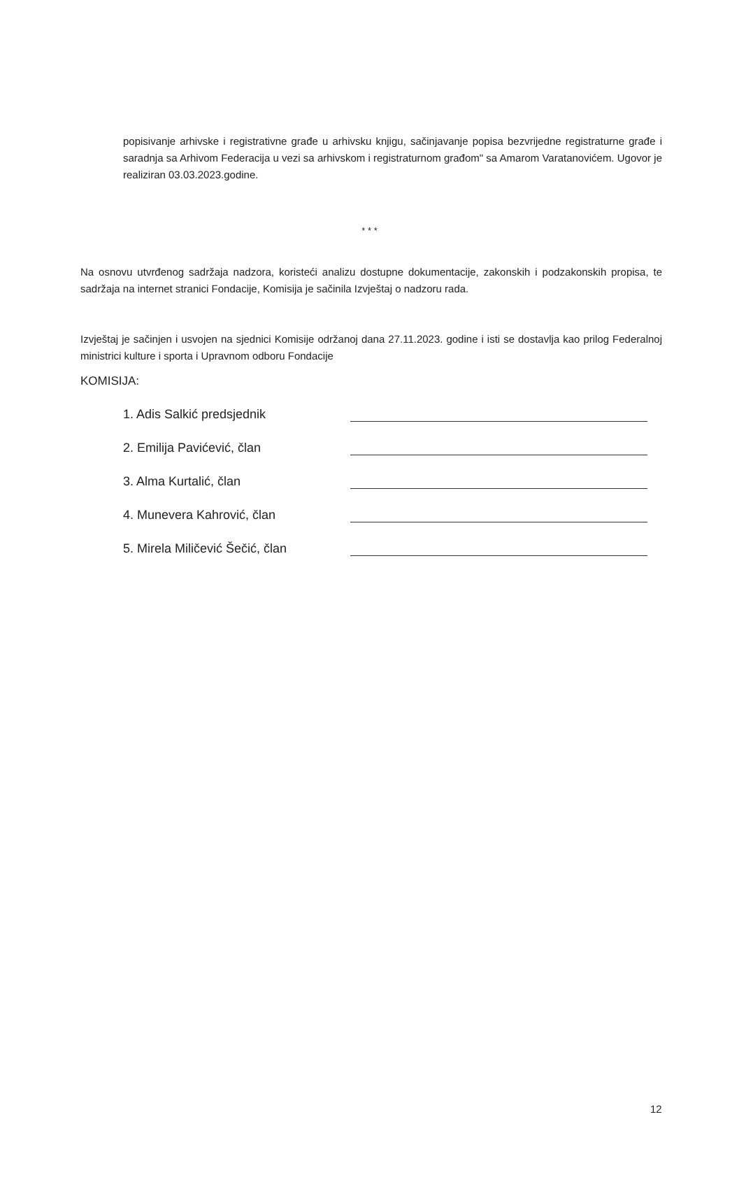popisivanje arhivske i registrativne građe u arhivsku knjigu, sačinjavanje popisa bezvrijedne registraturne građe i saradnja sa Arhivom Federacija u vezi sa arhivskom i registraturnom građom" sa Amarom Varatanovićem. Ugovor je realiziran 03.03.2023.godine.
* * *
Na osnovu utvrđenog sadržaja nadzora, koristeći analizu dostupne dokumentacije, zakonskih i podzakonskih propisa, te sadržaja na internet stranici Fondacije, Komisija je sačinila Izvještaj o nadzoru rada.
Izvještaj je sačinjen i usvojen na sjednici Komisije održanoj dana 27.11.2023. godine i isti se dostavlja kao prilog Federalnoj ministrici kulture i sporta i Upravnom odboru Fondacije
KOMISIJA:
1. Adis Salkić predsjednik
2. Emilija Pavićević, član
3. Alma Kurtalić, član
4. Munevera Kahrović, član
5. Mirela Miličević Šečić, član
12